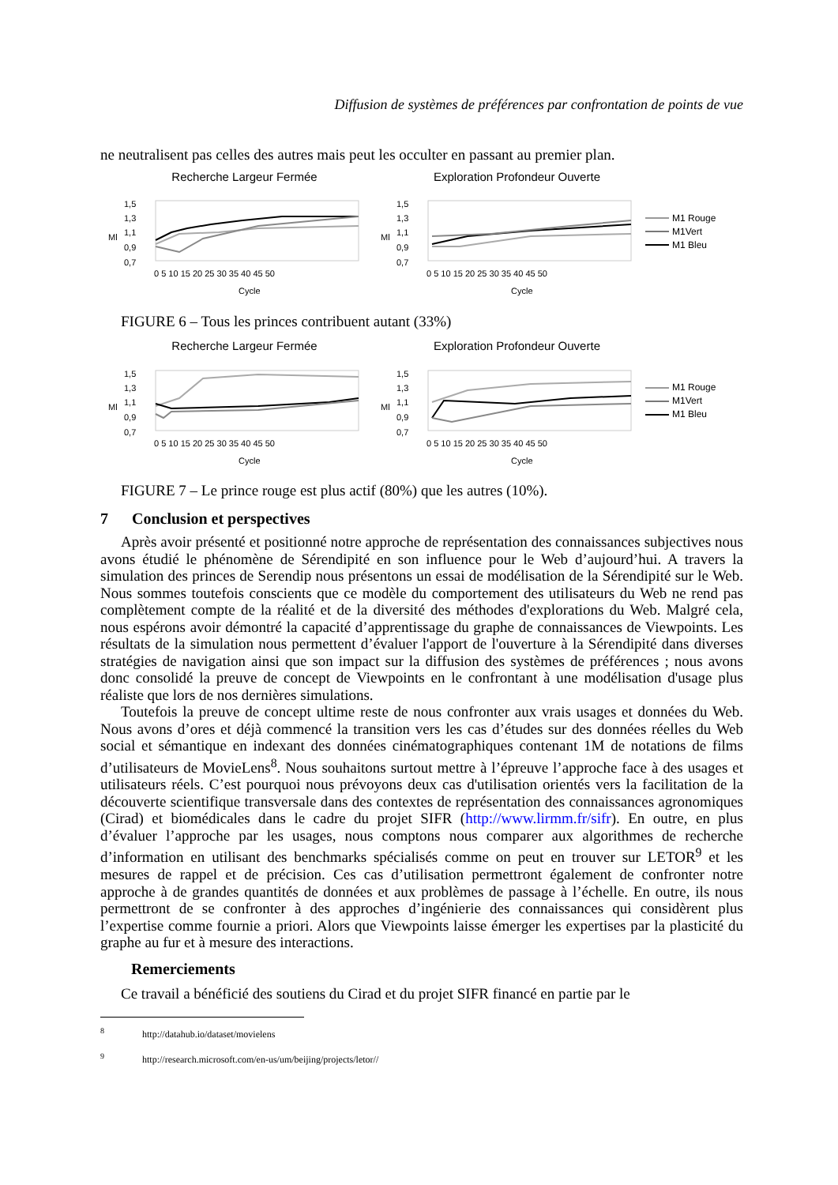Diffusion de systèmes de préférences par confrontation de points de vue
ne neutralisent pas celles des autres mais peut les occulter en passant au premier plan.
Recherche Largeur Fermée
1,5
1,3
1,1
0,9
0,7
Ml
0 5 10 15 20 25 30 35 40 45 50
Cycle
Exploration Profondeur Ouverte
1,5
1,3
1,1
0,9
0,7
Ml
0 5 10 15 20 25 30 35 40 45 50
Cycle
M1 Rouge
M1Vert
M1 Bleu
FIGURE 6 – Tous les princes contribuent autant (33%)
Recherche Largeur Fermée
1,5
1,3
1,1
0,9
0,7
Ml
0 5 10 15 20 25 30 35 40 45 50
Cycle
Exploration Profondeur Ouverte
1,5
1,3
1,1
0,9
0,7
Ml
0 5 10 15 20 25 30 35 40 45 50
Cycle
M1 Rouge
M1Vert
M1 Bleu
FIGURE 7 – Le prince rouge est plus actif (80%) que les autres (10%).
7 Conclusion et perspectives
Après avoir présenté et positionné notre approche de représentation des connaissances subjectives nous avons étudié le phénomène de Sérendipité en son influence pour le Web d’aujourd’hui. A travers la simulation des princes de Serendip nous présentons un essai de modélisation de la Sérendipité sur le Web. Nous sommes toutefois conscients que ce modèle du comportement des utilisateurs du Web ne rend pas complètement compte de la réalité et de la diversité des méthodes d'explorations du Web. Malgré cela, nous espérons avoir démontré la capacité d’apprentissage du graphe de connaissances de Viewpoints. Les résultats de la simulation nous permettent d’évaluer l'apport de l'ouverture à la Sérendipité dans diverses stratégies de navigation ainsi que son impact sur la diffusion des systèmes de préférences ; nous avons donc consolidé la preuve de concept de Viewpoints en le confrontant à une modélisation d'usage plus réaliste que lors de nos dernières simulations.
Toutefois la preuve de concept ultime reste de nous confronter aux vrais usages et données du Web. Nous avons d’ores et déjà commencé la transition vers les cas d’études sur des données réelles du Web social et sémantique en indexant des données cinématographiques contenant 1M de notations de films d’utilisateurs de MovieLens<sup>8</sup>. Nous souhaitons surtout mettre à l’épreuve l’approche face à des usages et utilisateurs réels. C’est pourquoi nous prévoyons deux cas d'utilisation orientés vers la facilitation de la découverte scientifique transversale dans des contextes de représentation des connaissances agronomiques (Cirad) et biomédicales dans le cadre du projet SIFR (http://www.lirmm.fr/sifr). En outre, en plus d’évaluer l’approche par les usages, nous comptons nous comparer aux algorithmes de recherche d’information en utilisant des benchmarks spécialisés comme on peut en trouver sur LETOR<sup>9</sup> et les mesures de rappel et de précision. Ces cas d’utilisation permettront également de confronter notre approche à de grandes quantités de données et aux problèmes de passage à l’échelle. En outre, ils nous permettront de se confronter à des approches d’ingénierie des connaissances qui considèrent plus l’expertise comme fournie a priori. Alors que Viewpoints laisse émerger les expertises par la plasticité du graphe au fur et à mesure des interactions.
Remerciements
Ce travail a bénéficié des soutiens du Cirad et du projet SIFR financé en partie par le
<sup>8</sup> http://datahub.io/dataset/movielens
<sup>9</sup> http://research.microsoft.com/en-us/um/beijing/projects/letor//